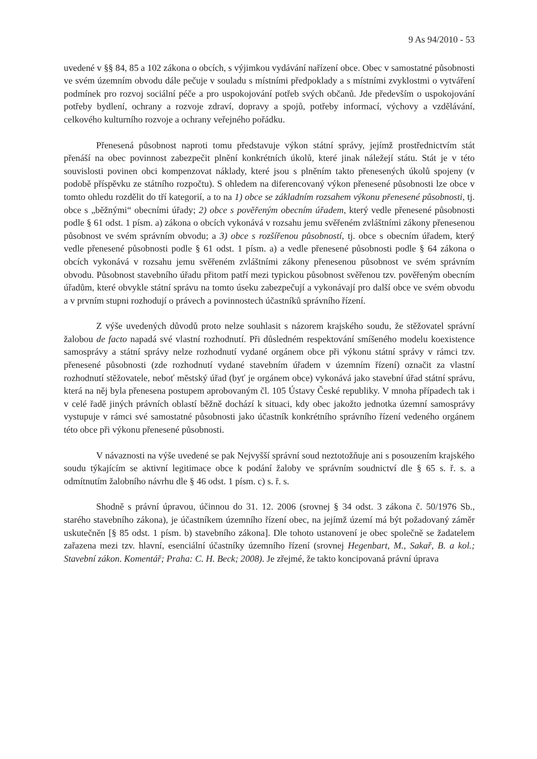9 As 94/2010 - 53
uvedené v §§ 84, 85 a 102 zákona o obcích, s výjimkou vydávání nařízení obce. Obec v samostatné působnosti ve svém územním obvodu dále pečuje v souladu s místními předpoklady a s místními zvyklostmi o vytváření podmínek pro rozvoj sociální péče a pro uspokojování potřeb svých občanů. Jde především o uspokojování potřeby bydlení, ochrany a rozvoje zdraví, dopravy a spojů, potřeby informací, výchovy a vzdělávání, celkového kulturního rozvoje a ochrany veřejného pořádku.
Přenesená působnost naproti tomu představuje výkon státní správy, jejímž prostřednictvím stát přenáší na obec povinnost zabezpečit plnění konkrétních úkolů, které jinak náležejí státu. Stát je v této souvislosti povinen obci kompenzovat náklady, které jsou s plněním takto přenesených úkolů spojeny (v podobě příspěvku ze státního rozpočtu). S ohledem na diferencovaný výkon přenesené působnosti lze obce v tomto ohledu rozdělit do tří kategorií, a to na 1) obce se základním rozsahem výkonu přenesené působnosti, tj. obce s „běžnými“ obecními úřady; 2) obce s pověřeným obecním úřadem, který vedle přenesené působnosti podle § 61 odst. 1 písm. a) zákona o obcích vykonává v rozsahu jemu svěřeném zvláštními zákony přenesenou působnost ve svém správním obvodu; a 3) obce s rozšířenou působností, tj. obce s obecním úřadem, který vedle přenesené působnosti podle § 61 odst. 1 písm. a) a vedle přenesené působnosti podle § 64 zákona o obcích vykonává v rozsahu jemu svěřeném zvláštními zákony přenesenou působnost ve svém správním obvodu. Působnost stavebního úřadu přitom patří mezi typickou působnost svěřenou tzv. pověřeným obecním úřadům, které obvykle státní správu na tomto úseku zabezpečují a vykonávají pro další obce ve svém obvodu a v prvním stupni rozhodují o právech a povinnostech účastníků správního řízení.
Z výše uvedených důvodů proto nelze souhlasit s názorem krajského soudu, že stěžovatel správní žalobou de facto napadá své vlastní rozhodnutí. Při důsledném respektování smíšeného modelu koexistence samosprávy a státní správy nelze rozhodnutí vydané orgánem obce při výkonu státní správy v rámci tzv. přenesené působnosti (zde rozhodnutí vydané stavebním úřadem v územním řízení) označit za vlastní rozhodnutí stěžovatele, neboť městský úřad (byť je orgánem obce) vykonává jako stavební úřad státní správu, která na něj byla přenesena postupem aprobovaným čl. 105 Ústavy České republiky. V mnoha případech tak i v celé řadě jiných právních oblastí běžně dochází k situaci, kdy obec jakožto jednotka územní samosprávy vystupuje v rámci své samostatné působnosti jako účastník konkrétního správního řízení vedeného orgánem této obce při výkonu přenesené působnosti.
V návaznosti na výše uvedené se pak Nejvyšší správní soud neztotožňuje ani s posouzením krajského soudu týkajícím se aktivní legitimace obce k podání žaloby ve správním soudnictví dle § 65 s. ř. s. a odmítnutím žalobního návrhu dle § 46 odst. 1 písm. c) s. ř. s.
Shodně s právní úpravou, účinnou do 31. 12. 2006 (srovnej § 34 odst. 3 zákona č. 50/1976 Sb., starého stavebního zákona), je účastníkem územního řízení obec, na jejímž území má být požadovaný záměr uskutečněn [§ 85 odst. 1 písm. b) stavebního zákona]. Dle tohoto ustanovení je obec společně se žadatelem zařazena mezi tzv. hlavní, esenciální účastníky územního řízení (srovnej Hegenbart, M., Sakař, B. a kol.; Stavební zákon. Komentář; Praha: C. H. Beck; 2008). Je zřejmé, že takto koncipovaná právní úprava